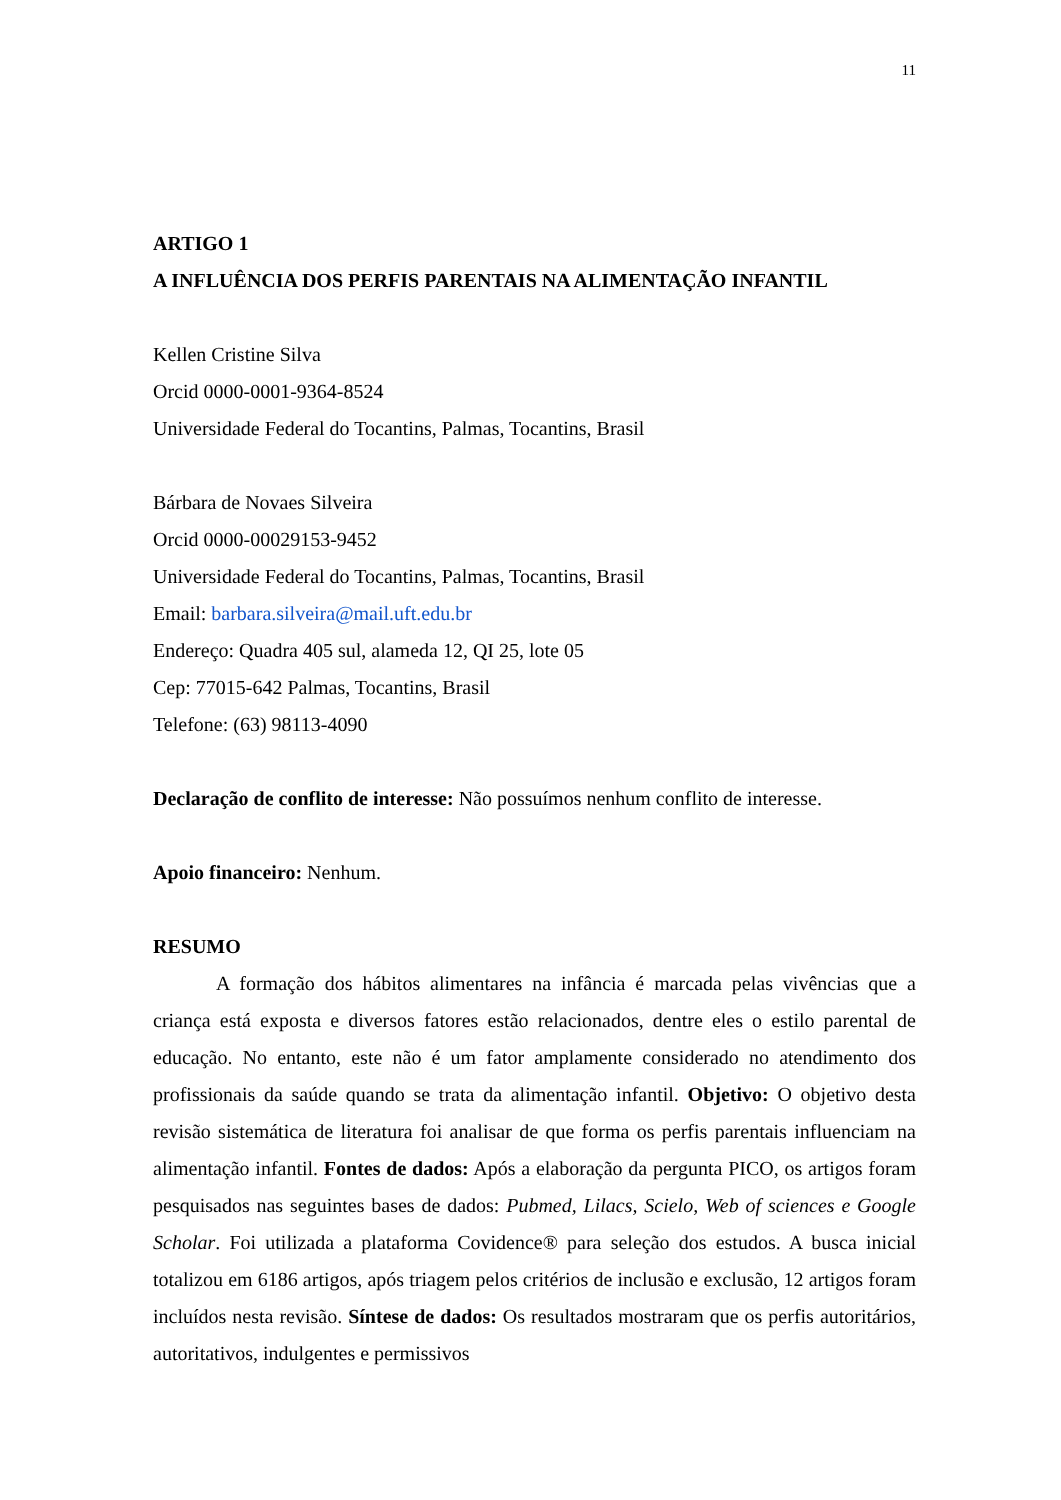11
ARTIGO 1
A INFLUÊNCIA DOS PERFIS PARENTAIS NA ALIMENTAÇÃO INFANTIL
Kellen Cristine Silva
Orcid 0000-0001-9364-8524
Universidade Federal do Tocantins, Palmas, Tocantins, Brasil
Bárbara de Novaes Silveira
Orcid 0000-00029153-9452
Universidade Federal do Tocantins, Palmas, Tocantins, Brasil
Email: barbara.silveira@mail.uft.edu.br
Endereço: Quadra 405 sul, alameda 12, QI 25, lote 05
Cep: 77015-642 Palmas, Tocantins, Brasil
Telefone: (63) 98113-4090
Declaração de conflito de interesse: Não possuímos nenhum conflito de interesse.
Apoio financeiro: Nenhum.
RESUMO
A formação dos hábitos alimentares na infância é marcada pelas vivências que a criança está exposta e diversos fatores estão relacionados, dentre eles o estilo parental de educação. No entanto, este não é um fator amplamente considerado no atendimento dos profissionais da saúde quando se trata da alimentação infantil. Objetivo: O objetivo desta revisão sistemática de literatura foi analisar de que forma os perfis parentais influenciam na alimentação infantil. Fontes de dados: Após a elaboração da pergunta PICO, os artigos foram pesquisados nas seguintes bases de dados: Pubmed, Lilacs, Scielo, Web of sciences e Google Scholar. Foi utilizada a plataforma Covidence® para seleção dos estudos. A busca inicial totalizou em 6186 artigos, após triagem pelos critérios de inclusão e exclusão, 12 artigos foram incluídos nesta revisão. Síntese de dados: Os resultados mostraram que os perfis autoritários, autoritativos, indulgentes e permissivos